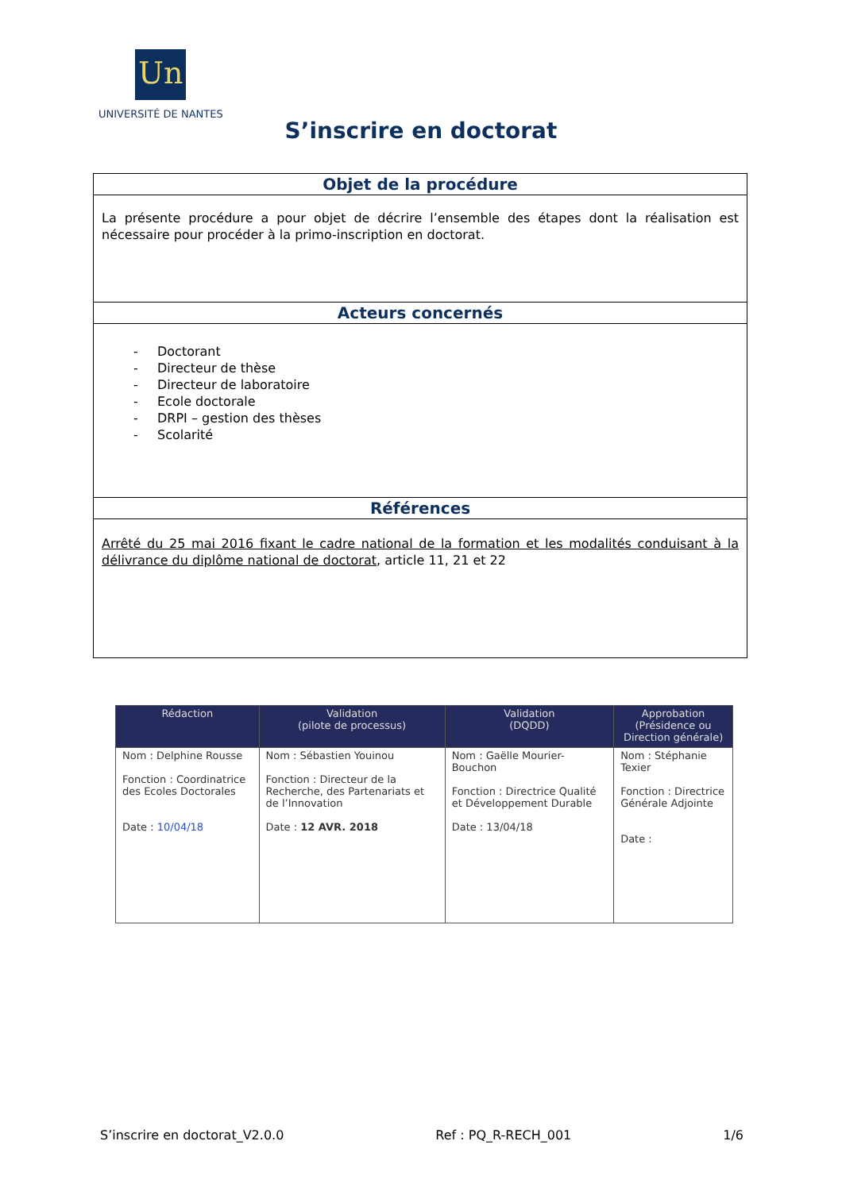Un
UNIVERSITÉ DE NANTES
S’inscrire en doctorat
Objet de la procédure
La présente procédure a pour objet de décrire l’ensemble des étapes dont la réalisation est nécessaire pour procéder à la primo-inscription en doctorat.
Acteurs concernés
- Doctorant
- Directeur de thèse
- Directeur de laboratoire
- Ecole doctorale
- DRPI – gestion des thèses
- Scolarité
Références
Arrêté du 25 mai 2016 fixant le cadre national de la formation et les modalités conduisant à la délivrance du diplôme national de doctorat, article 11, 21 et 22
| Rédaction | Validation (pilote de processus) | Validation (DQDD) | Approbation (Présidence ou Direction générale) |
| --- | --- | --- | --- |
| Nom : Delphine Rousse Fonction : Coordinatrice des Ecoles Doctorales Date : 10/04/18 | Nom : Sébastien Youinou Fonction : Directeur de la Recherche, des Partenariats et de l’Innovation Date : 12 AVR. 2018 | Nom : Gaëlle Mourier-Bouchon Fonction : Directrice Qualité et Développement Durable Date : 13/04/18 | Nom : Stéphanie Texier Fonction : Directrice Générale Adjointe Date : |
S’inscrire en doctorat_V2.0.0 Ref : PQ_R-RECH_001 1/6